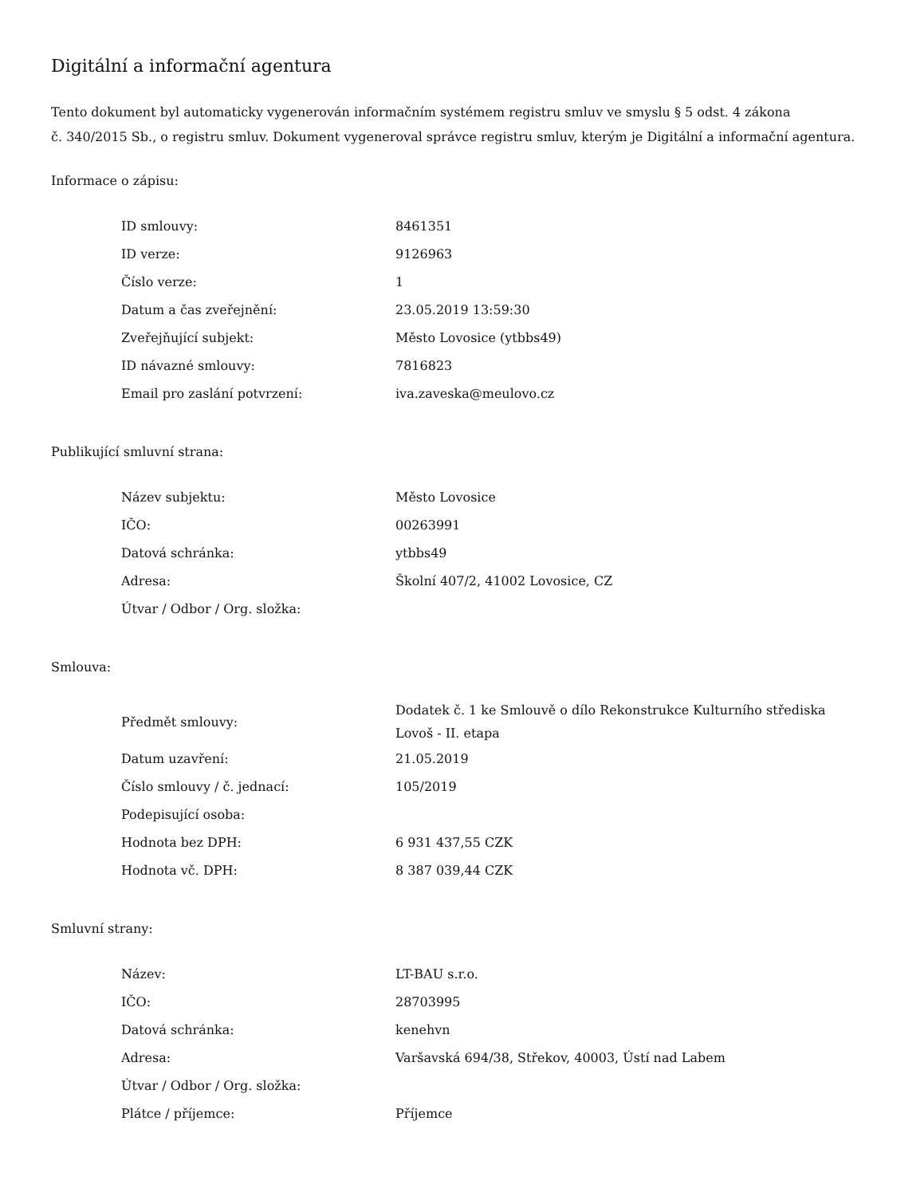Digitální a informační agentura
Tento dokument byl automaticky vygenerován informačním systémem registru smluv ve smyslu § 5 odst. 4 zákona
č. 340/2015 Sb., o registru smluv. Dokument vygeneroval správce registru smluv, kterým je Digitální a informační agentura.
Informace o zápisu:
| ID smlouvy: | 8461351 |
| ID verze: | 9126963 |
| Číslo verze: | 1 |
| Datum a čas zveřejnění: | 23.05.2019 13:59:30 |
| Zveřejňující subjekt: | Město Lovosice (ytbbs49) |
| ID návazné smlouvy: | 7816823 |
| Email pro zaslání potvrzení: | iva.zaveska@meulovo.cz |
Publikující smluvní strana:
| Název subjektu: | Město Lovosice |
| IČO: | 00263991 |
| Datová schránka: | ytbbs49 |
| Adresa: | Školní 407/2, 41002 Lovosice, CZ |
| Útvar / Odbor / Org. složka: | |
Smlouva:
| Předmět smlouvy: | Dodatek č. 1 ke Smlouvě o dílo Rekonstrukce Kulturního střediska Lovoš - II. etapa |
| Datum uzavření: | 21.05.2019 |
| Číslo smlouvy / č. jednací: | 105/2019 |
| Podepisující osoba: | |
| Hodnota bez DPH: | 6 931 437,55 CZK |
| Hodnota vč. DPH: | 8 387 039,44 CZK |
Smluvní strany:
| Název: | LT-BAU s.r.o. |
| IČO: | 28703995 |
| Datová schránka: | kenehvn |
| Adresa: | Varšavská 694/38, Střekov, 40003, Ústí nad Labem |
| Útvar / Odbor / Org. složka: | |
| Plátce / příjemce: | Příjemce |